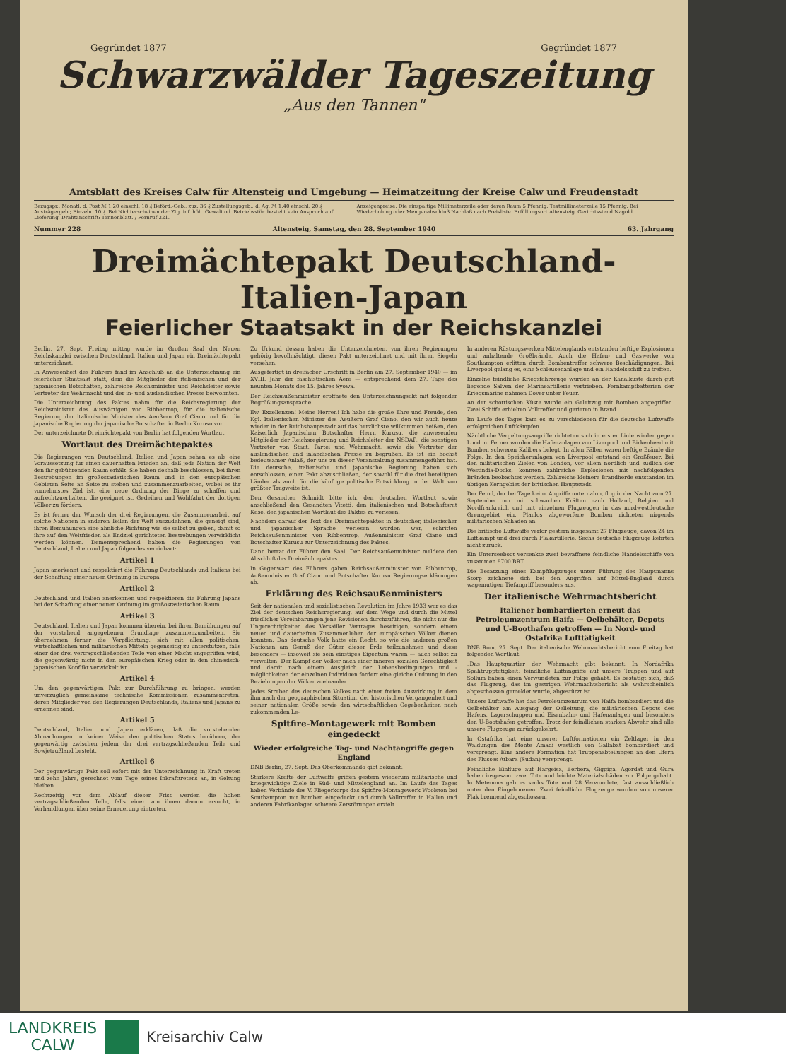Gegründet 1877 Gegründet 1877
Schwarzwälder Tageszeitung
„Aus den Tannen"
Amtsblatt des Kreises Calw für Altensteig und Umgebung — Heimatzeitung der Kreise Calw und Freudenstadt
Bezugspr.: Monatl. d. Post ℳ 1.20 einschl. 18 ₰ Beförd.-Geb., zuz. 36 ₰ Zustellungsgeb.; d. Ag. ℳ 1.40 einschl. 20 ₰ Austrägergeb.; Einzeln. 10 ₰. Bei Nichterscheinen der Ztg. inf. höh. Gewalt od. Betriebsstör. besteht kein Anspruch auf Lieferung. Drahtanschrift: Tannenblatt. / Fernruf 321.
Anzeigenpreise: Die einspaltige Millimeterzeile oder deren Raum 5 Pfennig. Textmillimeterzeile 15 Pfennig. Bei Wiederholung oder Mengenabschluß Nachlaß nach Preisliste. Erfüllungsort Altensteig. Gerichtsstand Nagold.
Nummer 228 Altensteig, Samstag, den 28. September 1940 63. Jahrgang
Dreimächtepakt Deutschland-Italien-Japan
Feierlicher Staatsakt in der Reichskanzlei
Berlin, 27. Sept. Freitag mittag wurde im Großen Saal der Neuen Reichskanzlei zwischen Deutschland, Italien und Japan ein Dreimächtepakt unterzeichnet.
In Anwesenheit des Führers fand im Anschluß an die Unterzeichnung ein feierlicher Staatsakt statt, dem die Mitglieder der italienischen und der japanischen Botschaften, zahlreiche Reichsminister und Reichsleiter sowie Vertreter der Wehrmacht und der in- und ausländischen Presse beiwohnten.
Die Unterzeichnung des Paktes nahm für die Reichsregierung der Reichsminister des Auswärtigen von Ribbentrop, für die italienische Regierung der italienische Minister des Aeußern Graf Ciano und für die japanische Regierung der japanische Botschafter in Berlin Kurusu vor.
Der unterzeichnete Dreimächtepakt von Berlin hat folgenden Wortlaut:
Wortlaut des Dreimächtepaktes
Die Regierungen von Deutschland, Italien und Japan sehen es als eine Voraussetzung für einen dauerhaften Frieden an, daß jede Nation der Welt den ihr gebührenden Raum erhält. Sie haben deshalb beschlossen, bei ihren Bestrebungen im großostasiatischen Raum und in den europäischen Gebieten Seite an Seite zu stehen und zusammenzuarbeiten, wobei es ihr vornehmstes Ziel ist, eine neue Ordnung der Dinge zu schaffen und aufrechtzuerhalten, die geeignet ist, Gedeihen und Wohlfahrt der dortigen Völker zu fördern.
Es ist ferner der Wunsch der drei Regierungen, die Zusammenarbeit auf solche Nationen in anderen Teilen der Welt auszudehnen, die geneigt sind, ihren Bemühungen eine ähnliche Richtung wie sie selbst zu geben, damit so ihre auf den Weltfrieden als Endziel gerichteten Bestrebungen verwirklicht werden können. Dementsprechend haben die Regierungen von Deutschland, Italien und Japan folgendes vereinbart:
Artikel 1
Japan anerkennt und respektiert die Führung Deutschlands und Italiens bei der Schaffung einer neuen Ordnung in Europa.
Artikel 2
Deutschland und Italien anerkennen und respektieren die Führung Japans bei der Schaffung einer neuen Ordnung im großostasiatischen Raum.
Artikel 3
Deutschland, Italien und Japan kommen überein, bei ihren Bemühungen auf der vorstehend angegebenen Grundlage zusammenzuarbeiten. Sie übernehmen ferner die Verpflichtung, sich mit allen politischen, wirtschaftlichen und militärischen Mitteln gegenseitig zu unterstützen, falls einer der drei vertragschließenden Teile von einer Macht angegriffen wird, die gegenwärtig nicht in den europäischen Krieg oder in den chinesisch-japanischen Konflikt verwickelt ist.
Artikel 4
Um den gegenwärtigen Pakt zur Durchführung zu bringen, werden unverzüglich gemeinsame technische Kommissionen zusammentreten, deren Mitglieder von den Regierungen Deutschlands, Italiens und Japans zu ernennen sind.
Artikel 5
Deutschland, Italien und Japan erklären, daß die vorstehenden Abmachungen in keiner Weise den politischen Status berühren, der gegenwärtig zwischen jedem der drei vertragschließenden Teile und Sowjetrußland besteht.
Artikel 6
Der gegenwärtige Pakt soll sofort mit der Unterzeichnung in Kraft treten und zehn Jahre, gerechnet vom Tage seines Inkrafttretens an, in Geltung bleiben.
Rechtzeitig vor dem Ablauf dieser Frist werden die hohen vertragschließenden Teile, falls einer von ihnen darum ersucht, in Verhandlungen über seine Erneuerung eintreten.
Zu Urkund dessen haben die Unterzeichneten, von ihren Regierungen gehörig bevollmächtigt, diesen Pakt unterzeichnet und mit ihren Siegeln versehen.
Ausgefertigt in dreifacher Urschrift in Berlin am 27. September 1940 — im XVIII. Jahr der faschistischen Aera — entsprechend dem 27. Tage des neunten Monats des 15. Jahres Syowa.
Der Reichsaußenminister eröffnete den Unterzeichnungsakt mit folgender Begrüßungsansprache:
Ew. Exzellenzen! Meine Herren! Ich habe die große Ehre und Freude, den Kgl. Italienischen Minister des Aeußern Graf Ciano, den wir auch heute wieder in der Reichshauptstadt auf das herzlichste willkommen heißen, den Kaiserlich Japanischen Botschafter Herrn Kurusu, die anwesenden Mitglieder der Reichsregierung und Reichsleiter der NSDAP., die sonstigen Vertreter von Staat, Partei und Wehrmacht, sowie die Vertreter der ausländischen und inländischen Presse zu begrüßen. Es ist ein höchst bedeutsamer Anlaß, der uns zu dieser Veranstaltung zusammengeführt hat. Die deutsche, italienische und japanische Regierung haben sich entschlossen, einen Pakt abzuschließen, der sowohl für die drei beteiligten Länder als auch für die künftige politische Entwicklung in der Welt von größter Tragweite ist.
Den Gesandten Schmidt bitte ich, den deutschen Wortlaut sowie anschließend den Gesandten Vitetti, den italienischen und Botschaftsrat Kase, den japanischen Wortlaut des Paktes zu verlesen.
Nachdem darauf der Text des Dreimächtepaktes in deutscher, italienischer und japanischer Sprache verlesen worden war, schritten Reichsaußenminister von Ribbentrop, Außenminister Graf Ciano und Botschafter Kurusu zur Unterzeichnung des Paktes.
Dann betrat der Führer den Saal. Der Reichsaußenminister meldete den Abschluß des Dreimächtepaktes.
In Gegenwart des Führers gaben Reichsaußenminister von Ribbentrop, Außenminister Graf Ciano und Botschafter Kurusu Regierungserklärungen ab.
Erklärung des Reichsaußenministers
Seit der nationalen und sozialistischen Revolution im Jahre 1933 war es das Ziel der deutschen Reichsregierung, auf dem Wege und durch die Mittel friedlicher Vereinbarungen jene Revisionen durchzuführen, die nicht nur die Ungerechtigkeiten des Versailler Vertrages beseitigen, sondern einem neuen und dauerhaften Zusammenleben der europäischen Völker dienen konnten. Das deutsche Volk hatte ein Recht, so wie die anderen großen Nationen am Genuß der Güter dieser Erde teilzunehmen und diese besonders — insoweit sie sein einstiges Eigentum waren — auch selbst zu verwalten. Der Kampf der Völker nach einer inneren sozialen Gerechtigkeit und damit nach einem Ausgleich der Lebensbedingungen und -möglichkeiten der einzelnen Individuen fordert eine gleiche Ordnung in den Beziehungen der Völker zueinander.
Jedes Streben des deutschen Volkes nach einer freien Auswirkung in dem ihm nach der geographischen Situation, der historischen Vergangenheit und seiner nationalen Größe sowie den wirtschaftlichen Gegebenheiten nach zukommenden Le-
Spitfire-Montagewerk mit Bomben eingedeckt
Wieder erfolgreiche Tag- und Nachtangriffe gegen England
DNB Berlin, 27. Sept. Das Oberkommando gibt bekannt:
Stärkere Kräfte der Luftwaffe griffen gestern wiederum militärische und kriegswichtige Ziele in Süd- und Mittelengland an. Im Laufe des Tages haben Verbände des V. Fliegerkorps das Spitfire-Montagewerk Woolston bei Southampton mit Bomben eingedeckt und durch Volltreffer in Hallen und anderen Fabrikanlagen schwere Zerstörungen erzielt.
In anderen Rüstungswerken Mittelenglands entstanden heftige Explosionen und anhaltende Großbrände. Auch die Hafen- und Gaswerke von Southampton erlitten durch Bombentreffer schwere Beschädigungen. Bei Liverpool gelang es, eine Schleusenanlage und ein Handelsschiff zu treffen.
Einzelne feindliche Kriegsfahrzeuge wurden an der Kanalküste durch gut liegende Salven der Marineartillerie vertrieben. Fernkampfbatterien der Kriegsmarine nahmen Dover unter Feuer.
An der schottischen Küste wurde ein Geleitzug mit Bomben angegriffen. Zwei Schiffe erhielten Volltreffer und gerieten in Brand.
Im Laufe des Tages kam es zu verschiedenen für die deutsche Luftwaffe erfolgreichen Luftkämpfen.
Nächtliche Vergeltungsangriffe richteten sich in erster Linie wieder gegen London. Ferner wurden die Hafenanlagen von Liverpool und Birkenhead mit Bomben schweren Kalibers belegt. In allen Fällen waren heftige Brände die Folge. In den Speicheranlagen von Liverpool entstand ein Großfeuer. Bei den militärischen Zielen von London, vor allem nördlich und südlich der Westindia-Docks, konnten zahlreiche Explosionen mit nachfolgenden Bränden beobachtet werden. Zahlreiche kleinere Brandherde entstanden im übrigen Kerngebiet der britischen Hauptstadt.
Der Feind, der bei Tage keine Angriffe unternahm, flog in der Nacht zum 27. September nur mit schwachen Kräften nach Holland, Belgien und Nordfrankreich und mit einzelnen Flugzeugen in das nordwestdeutsche Grenzgebiet ein. Planlos abgeworfene Bomben richteten nirgends militärischen Schaden an.
Die britische Luftwaffe verlor gestern insgesamt 27 Flugzeuge, davon 24 im Luftkampf und drei durch Flakartillerie. Sechs deutsche Flugzeuge kehrten nicht zurück.
Ein Unterseeboot versenkte zwei bewaffnete feindliche Handelsschiffe von zusammen 8700 BRT.
Die Besatzung eines Kampfflugzeuges unter Führung des Hauptmanns Storp zeichnete sich bei den Angriffen auf Mittel-England durch wagemutigen Tiefangriff besonders aus.
Der italienische Wehrmachtsbericht
Italiener bombardierten erneut das Petroleumzentrum Haifa — Oelbehälter, Depots und U-Boothafen getroffen — In Nord- und Ostafrika Lufttätigkeit
DNB Rom, 27. Sept. Der italienische Wehrmachtsbericht vom Freitag hat folgenden Wortlaut:
„Das Hauptquartier der Wehrmacht gibt bekannt: In Nordafrika Spähtrupptätigkeit; feindliche Luftangriffe auf unsere Truppen und auf Sollum haben einen Verwundeten zur Folge gehabt. Es bestätigt sich, daß das Flugzeug, das im gestrigen Wehrmachtsbericht als wahrscheinlich abgeschossen gemeldet wurde, abgestürzt ist.
Unsere Luftwaffe hat das Petroleumzentrum von Haifa bombardiert und die Oelbehälter am Ausgang der Oelleitung, die militärischen Depots des Hafens, Lagerschuppen und Eisenbahn- und Hafenanlagen und besonders den U-Bootshafen getroffen. Trotz der feindlichen starken Abwehr sind alle unsere Flugzeuge zurückgekehrt.
In Ostafrika hat eine unserer Luftformationen ein Zeltlager in den Waldungen des Monte Amadi westlich von Gallabat bombardiert und versprengt. Eine andere Formation hat Truppenabteilungen an den Ufern des Flusses Atbara (Sudan) versprengt.
Feindliche Einflüge auf Hargeisa, Berbera, Giggiga, Agordat und Gura haben insgesamt zwei Tote und leichte Materialschäden zur Folge gehabt. In Metemma gab es sechs Tote und 28 Verwundete, fast ausschließlich unter den Eingeborenen. Zwei feindliche Flugzeuge wurden von unserer Flak brennend abgeschossen.
LANDKREIS
CALW
Kreisarchiv Calw